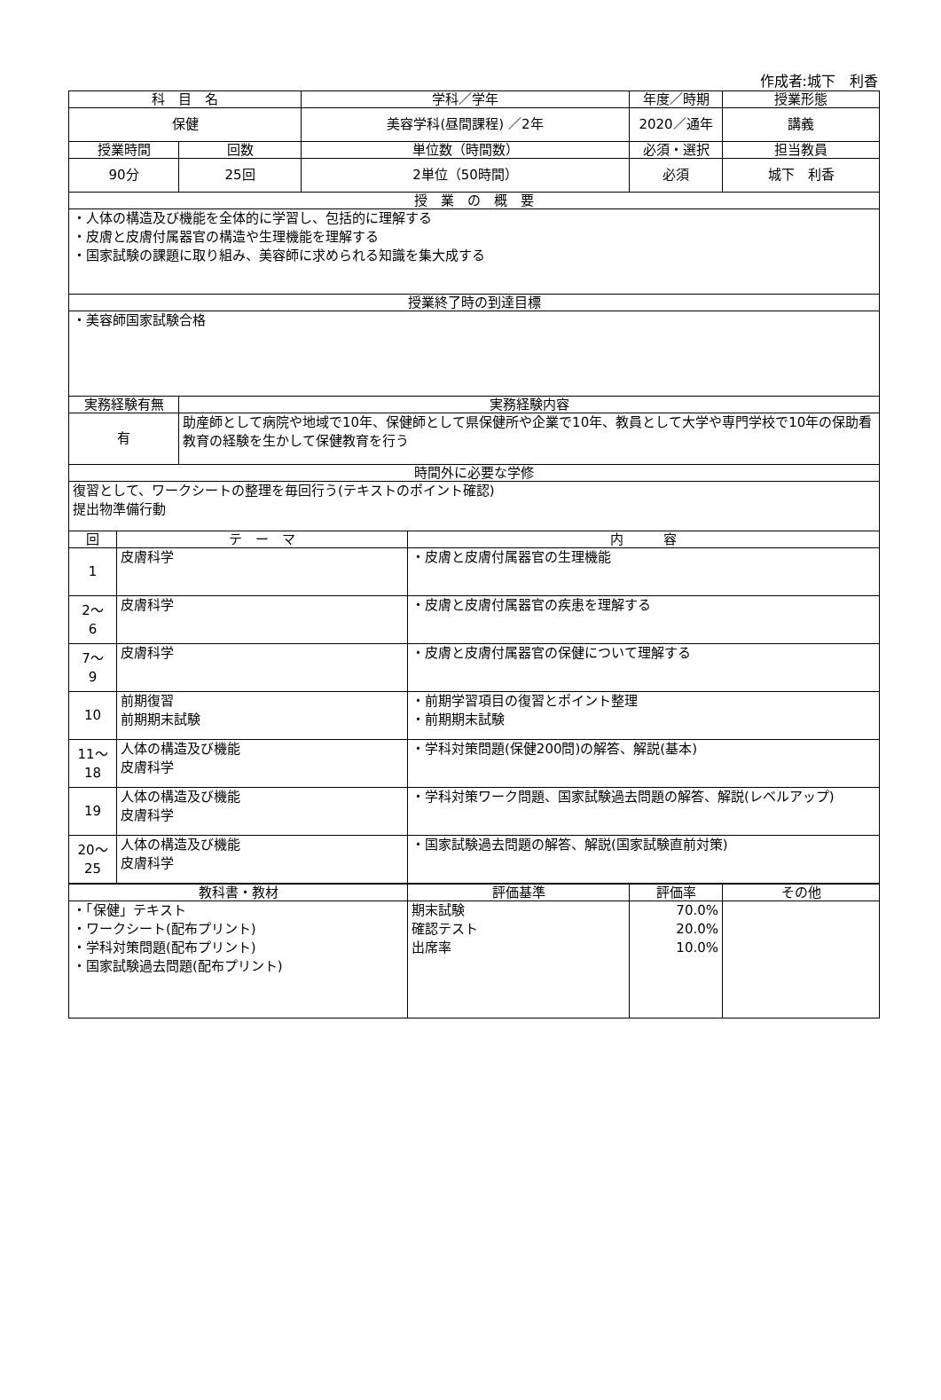作成者:城下　利香
| 科 目 名 | | | 学科／学年 | | 年度／時期 | 授業形態 |
| --- | --- | --- | --- | --- | --- | --- |
| 保健 | | | 美容学科(昼間課程) ／2年 | | 2020／通年 | 講義 |
| 授業時間 | | 回数 | 単位数（時間数） | | 必須・選択 | 担当教員 |
| 90分 | | 25回 | 2単位（50時間） | | 必須 | 城下 利香 |
| 授 業 の 概 要 | | | | | | |
| ・人体の構造及び機能を全体的に学習し、包括的に理解する ・皮膚と皮膚付属器官の構造や生理機能を理解する ・国家試験の課題に取り組み、美容師に求められる知識を集大成する | | | | | | |
| 授業終了時の到達目標 | | | | | | |
| ・美容師国家試験合格 | | | | | | |
| 実務経験有無 | | 実務経験内容 | | | | |
| 有 | | 助産師として病院や地域で10年、保健師として県保健所や企業で10年、教員として大学や専門学校で10年の保助看教育の経験を生かして保健教育を行う | | | | |
| 時間外に必要な学修 | | | | | | |
| 復習として、ワークシートの整理を毎回行う(テキストのポイント確認) 提出物準備行動 | | | | | | |
| 回 | テ ー マ | | | 内 容 | | |
| 1 | 皮膚科学 | | | ・皮膚と皮膚付属器官の生理機能 | | |
| 2～ 6 | 皮膚科学 | | | ・皮膚と皮膚付属器官の疾患を理解する | | |
| 7～ 9 | 皮膚科学 | | | ・皮膚と皮膚付属器官の保健について理解する | | |
| 10 | 前期復習 前期期末試験 | | | ・前期学習項目の復習とポイント整理 ・前期期末試験 | | |
| 11～ 18 | 人体の構造及び機能 皮膚科学 | | | ・学科対策問題(保健200問)の解答、解説(基本) | | |
| 19 | 人体の構造及び機能 皮膚科学 | | | ・学科対策ワーク問題、国家試験過去問題の解答、解説(レベルアップ) | | |
| 20～ 25 | 人体の構造及び機能 皮膚科学 | | | ・国家試験過去問題の解答、解説(国家試験直前対策) | | |
| 教科書・教材 | 評価基準 | 評価率 | その他 |
| --- | --- | --- | --- |
| ・「保健」テキスト ・ワークシート(配布プリント) ・学科対策問題(配布プリント) ・国家試験過去問題(配布プリント) | 期末試験 確認テスト 出席率 | 70.0% 20.0% 10.0% | |